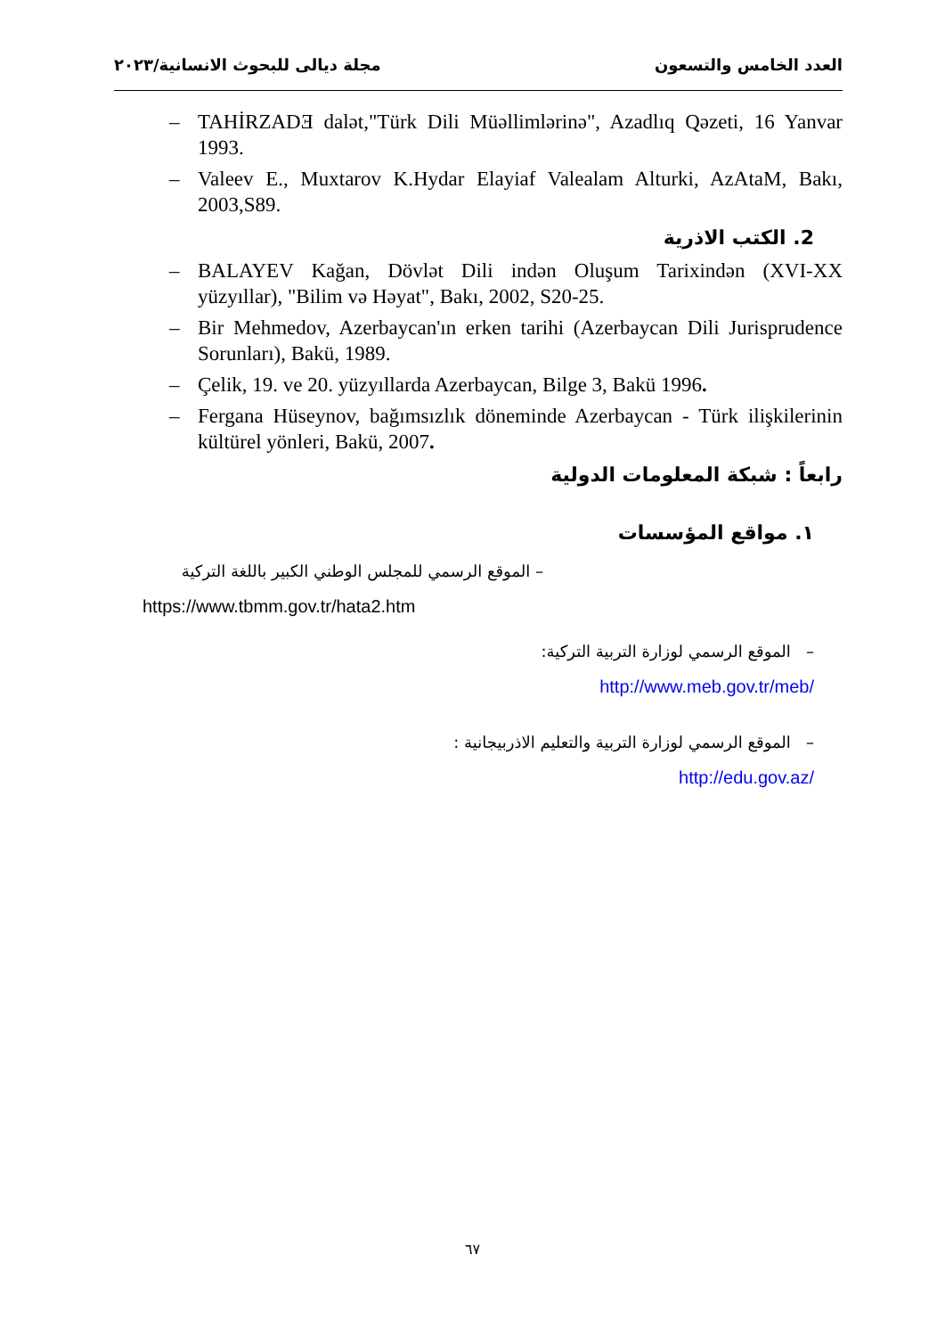العدد الخامس والتسعون مجلة ديالى للبحوث الانسانية/٢٠٢٣
– TAHİRZADƎ dalət,"Türk Dili Müəllimlərinə", Azadlıq Qəzeti, 16 Yanvar 1993.
– Valeev E., Muxtarov K.Hydar Elayiaf Valealam Alturki, AzAtaM, Bakı, 2003,S89.
2. الكتب الاذرية
– BALAYEV Kağan, Dövlət Dili indən Oluşum Tarixindən (XVI-XX yüzyıllar), "Bilim və Həyat", Bakı, 2002, S20-25.
– Bir Mehmedov, Azerbaycan'ın erken tarihi (Azerbaycan Dili Jurisprudence Sorunları), Bakü, 1989.
– Çelik, 19. ve 20. yüzyıllarda Azerbaycan, Bilge 3, Bakü 1996.
– Fergana Hüseynov, bağımsızlık döneminde Azerbaycan - Türk ilişkilerinin kültürel yönleri, Bakü, 2007.
رابعاً : شبكة المعلومات الدولية
١. مواقع المؤسسات
– الموقع الرسمي للمجلس الوطني الكبير باللغة التركية
https://www.tbmm.gov.tr/hata2.htm
– الموقع الرسمي لوزارة التربية التركية:
/http://www.meb.gov.tr/meb
– الموقع الرسمي لوزارة التربية والتعليم الاذربيجانية :
/http://edu.gov.az
٦٧